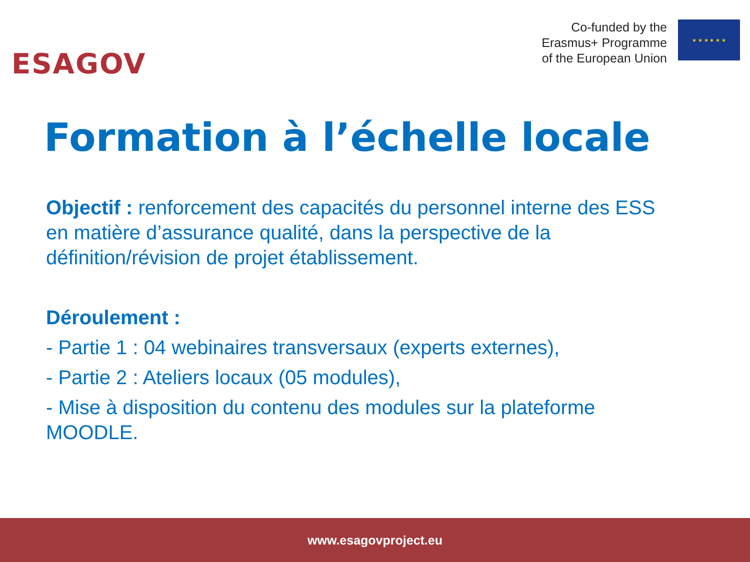ESAGOV
Co-funded by the
Erasmus+ Programme
of the European Union
★ ★ ★ ★ ★ ★
Formation à l’échelle locale
Objectif : renforcement des capacités du personnel interne des ESS en matière d’assurance qualité, dans la perspective de la définition/révision de projet établissement.
Déroulement :
- Partie 1 : 04 webinaires transversaux (experts externes),
- Partie 2 : Ateliers locaux (05 modules),
- Mise à disposition du contenu des modules sur la plateforme MOODLE.
www.esagovproject.eu